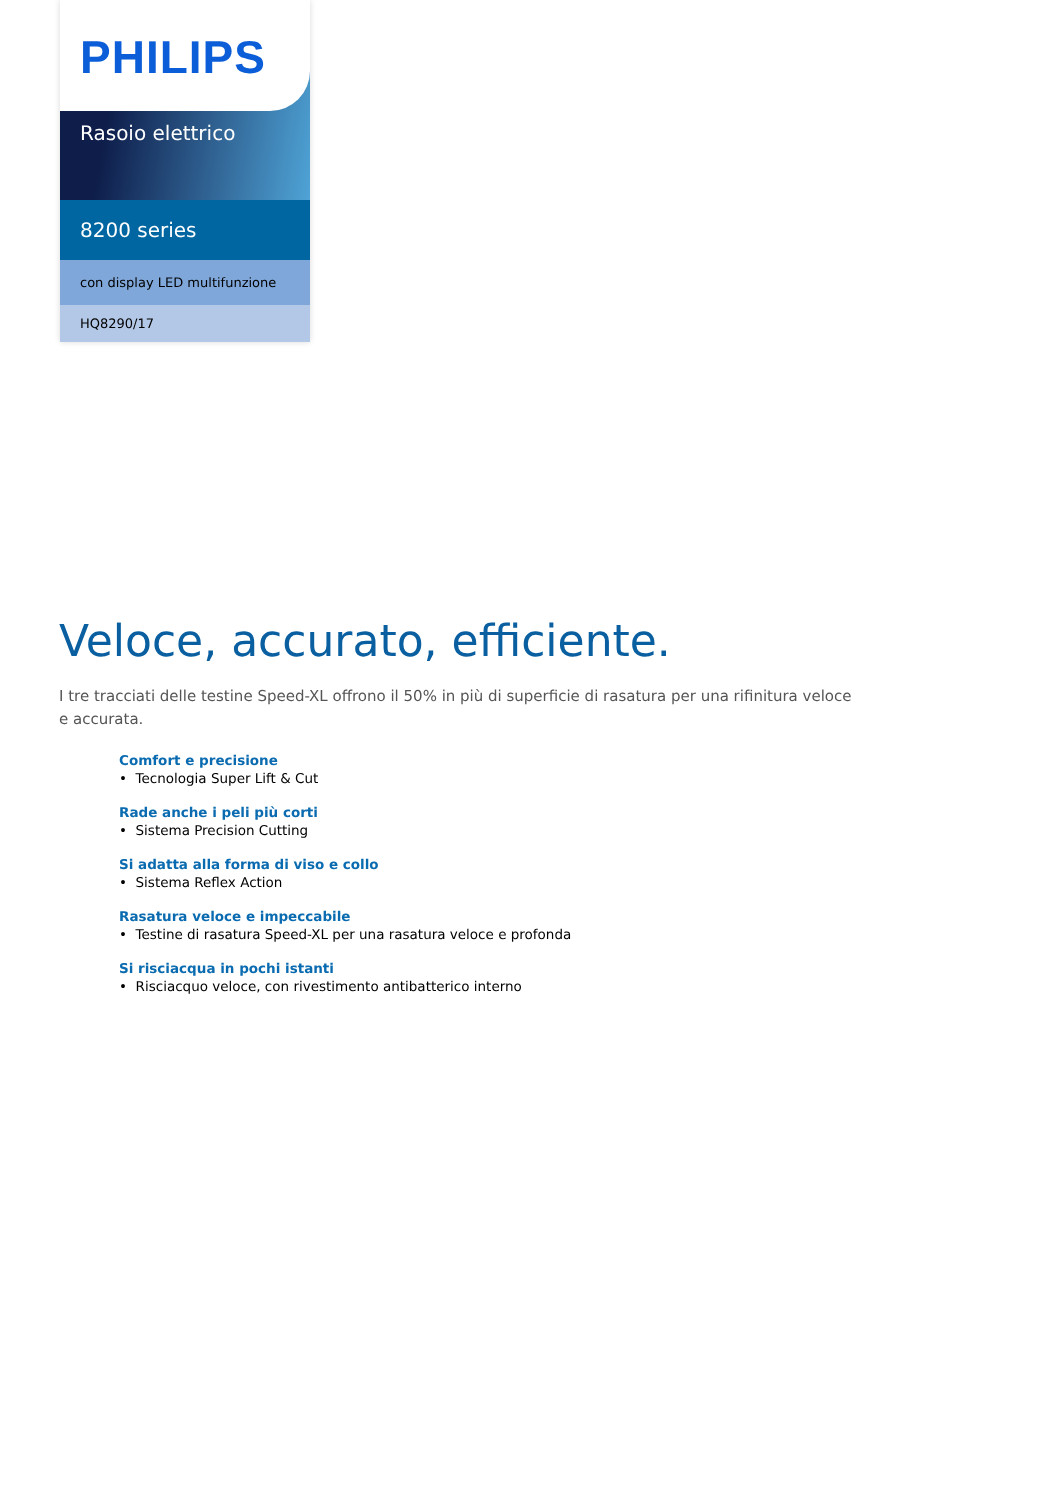PHILIPS
Rasoio elettrico
8200 series
con display LED multifunzione
HQ8290/17
Veloce, accurato, efficiente.
I tre tracciati delle testine Speed-XL offrono il 50% in più di superficie di rasatura per una rifinitura veloce e accurata.
Comfort e precisione
• Tecnologia Super Lift & Cut
Rade anche i peli più corti
• Sistema Precision Cutting
Si adatta alla forma di viso e collo
• Sistema Reflex Action
Rasatura veloce e impeccabile
• Testine di rasatura Speed-XL per una rasatura veloce e profonda
Si risciacqua in pochi istanti
• Risciacquo veloce, con rivestimento antibatterico interno